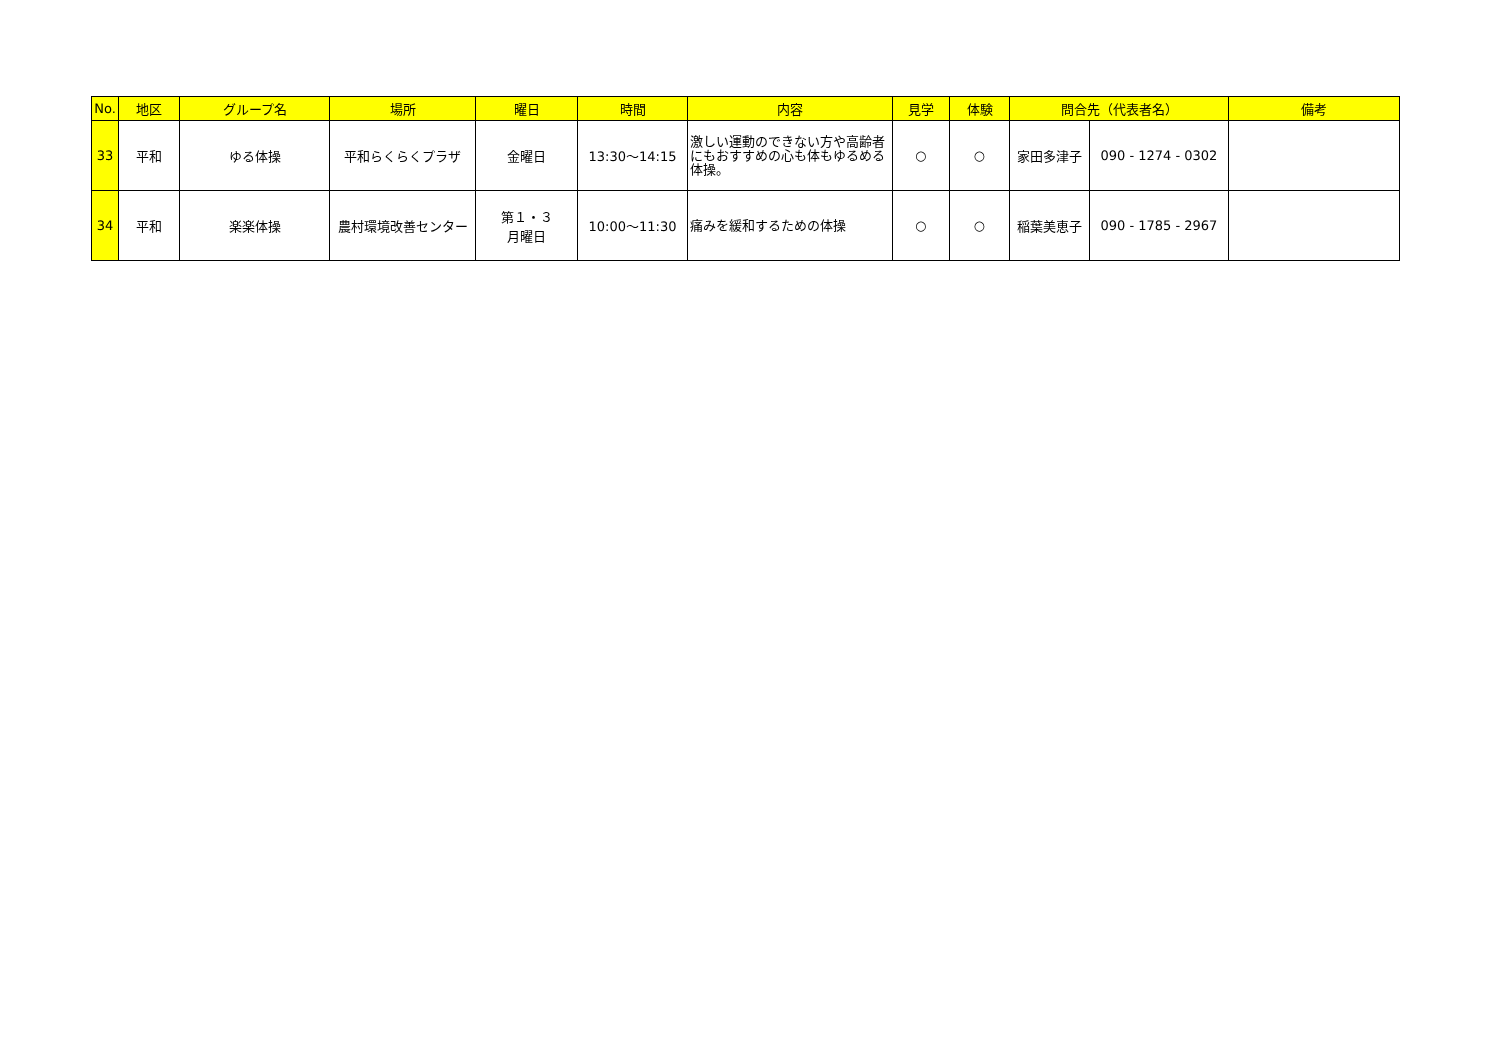| No. | 地区 | グループ名 | 場所 | 曜日 | 時間 | 内容 | 見学 | 体験 | 問合先（代表者名） | | 備考 |
| --- | --- | --- | --- | --- | --- | --- | --- | --- | --- | --- | --- |
| 33 | 平和 | ゆる体操 | 平和らくらくプラザ | 金曜日 | 13:30～14:15 | 激しい運動のできない方や高齢者にもおすすめの心も体もゆるめる体操。 | ○ | ○ | 家田多津子 | 090 - 1274 - 0302 | |
| 34 | 平和 | 楽楽体操 | 農村環境改善センター | 第１・３ 月曜日 | 10:00～11:30 | 痛みを緩和するための体操 | ○ | ○ | 稲葉美恵子 | 090 - 1785 - 2967 | |